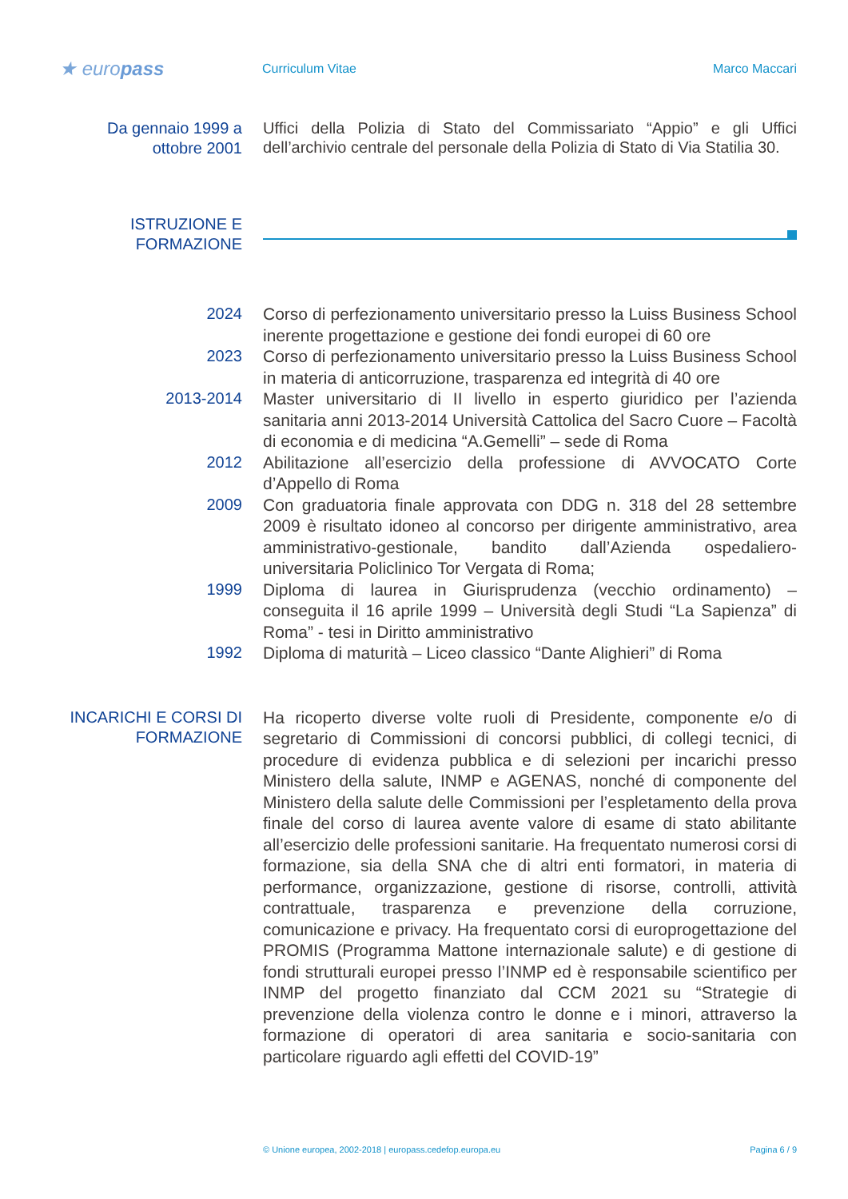★ europass
Curriculum Vitae Marco Maccari
Da gennaio 1999 a ottobre 2001
Uffici della Polizia di Stato del Commissariato “Appio” e gli Uffici dell’archivio centrale del personale della Polizia di Stato di Via Statilia 30.
ISTRUZIONE E FORMAZIONE
2024
Corso di perfezionamento universitario presso la Luiss Business School inerente progettazione e gestione dei fondi europei di 60 ore
2023
Corso di perfezionamento universitario presso la Luiss Business School in materia di anticorruzione, trasparenza ed integrità di 40 ore
2013-2014
Master universitario di II livello in esperto giuridico per l’azienda sanitaria anni 2013-2014 Università Cattolica del Sacro Cuore – Facoltà di economia e di medicina “A.Gemelli” – sede di Roma
2012
Abilitazione all’esercizio della professione di AVVOCATO Corte d’Appello di Roma
2009
Con graduatoria finale approvata con DDG n. 318 del 28 settembre 2009 è risultato idoneo al concorso per dirigente amministrativo, area amministrativo-gestionale, bandito dall’Azienda ospedaliero-universitaria Policlinico Tor Vergata di Roma;
1999
Diploma di laurea in Giurisprudenza (vecchio ordinamento) – conseguita il 16 aprile 1999 – Università degli Studi “La Sapienza” di Roma” - tesi in Diritto amministrativo
1992
Diploma di maturità – Liceo classico “Dante Alighieri” di Roma
INCARICHI E CORSI DI FORMAZIONE
Ha ricoperto diverse volte ruoli di Presidente, componente e/o di segretario di Commissioni di concorsi pubblici, di collegi tecnici, di procedure di evidenza pubblica e di selezioni per incarichi presso Ministero della salute, INMP e AGENAS, nonché di componente del Ministero della salute delle Commissioni per l’espletamento della prova finale del corso di laurea avente valore di esame di stato abilitante all’esercizio delle professioni sanitarie. Ha frequentato numerosi corsi di formazione, sia della SNA che di altri enti formatori, in materia di performance, organizzazione, gestione di risorse, controlli, attività contrattuale, trasparenza e prevenzione della corruzione, comunicazione e privacy. Ha frequentato corsi di europrogettazione del PROMIS (Programma Mattone internazionale salute) e di gestione di fondi strutturali europei presso l’INMP ed è responsabile scientifico per INMP del progetto finanziato dal CCM 2021 su “Strategie di prevenzione della violenza contro le donne e i minori, attraverso la formazione di operatori di area sanitaria e socio-sanitaria con particolare riguardo agli effetti del COVID-19”
© Unione europea, 2002-2018 | europass.cedefop.europa.eu
Pagina 6 / 9